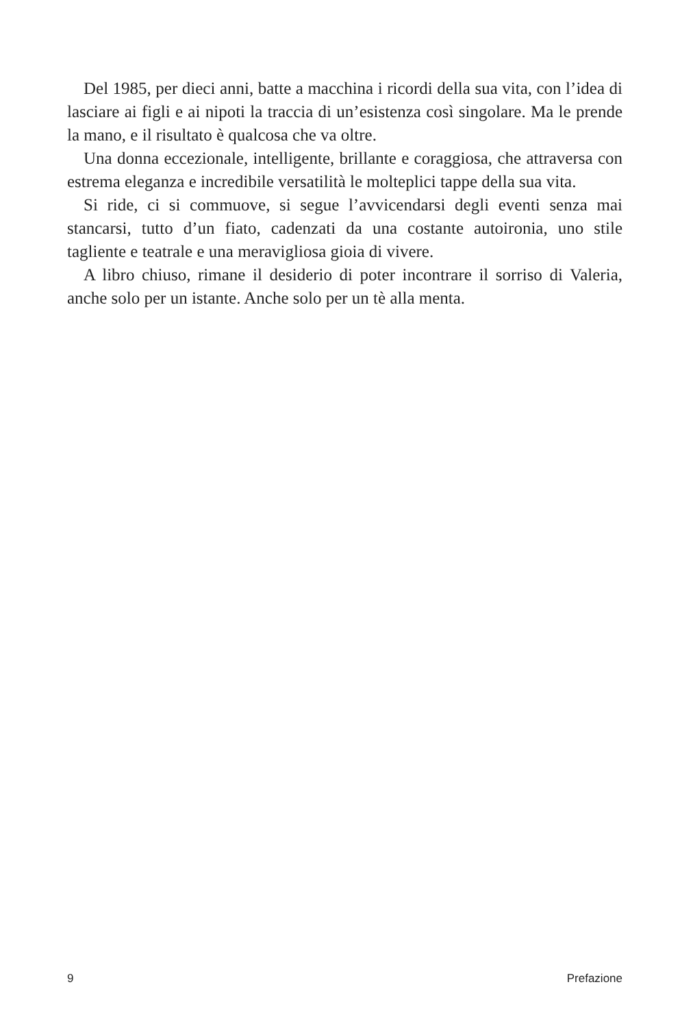Del 1985, per dieci anni, batte a macchina i ricordi della sua vita, con l’idea di lasciare ai figli e ai nipoti la traccia di un’esistenza così singolare. Ma le prende la mano, e il risultato è qualcosa che va oltre.
Una donna eccezionale, intelligente, brillante e coraggiosa, che attraversa con estrema eleganza e incredibile versatilità le molteplici tappe della sua vita.
Si ride, ci si commuove, si segue l’avvicendarsi degli eventi senza mai stancarsi, tutto d’un fiato, cadenzati da una costante autoironia, uno stile tagliente e teatrale e una meravigliosa gioia di vivere.
A libro chiuso, rimane il desiderio di poter incontrare il sorriso di Valeria, anche solo per un istante. Anche solo per un tè alla menta.
9 Prefazione